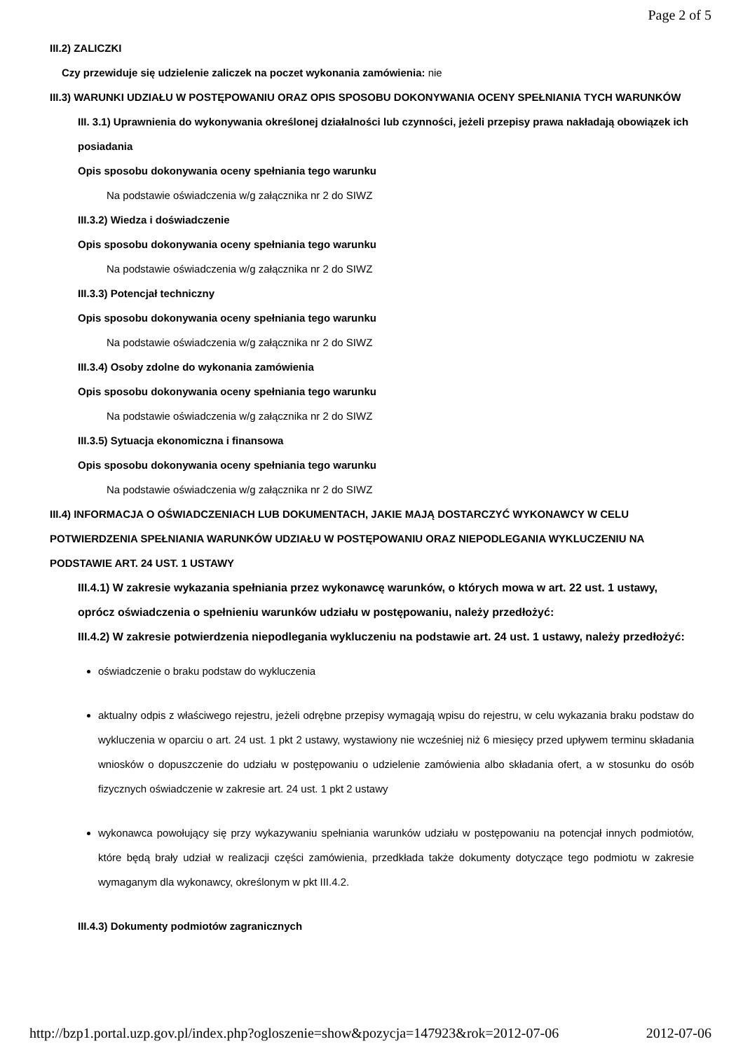Page 2 of 5
III.2) ZALICZKI
Czy przewiduje się udzielenie zaliczek na poczet wykonania zamówienia: nie
III.3) WARUNKI UDZIAŁU W POSTĘPOWANIU ORAZ OPIS SPOSOBU DOKONYWANIA OCENY SPEŁNIANIA TYCH WARUNKÓW
III. 3.1) Uprawnienia do wykonywania określonej działalności lub czynności, jeżeli przepisy prawa nakładają obowiązek ich posiadania
Opis sposobu dokonywania oceny spełniania tego warunku
Na podstawie oświadczenia w/g załącznika nr 2 do SIWZ
III.3.2) Wiedza i doświadczenie
Opis sposobu dokonywania oceny spełniania tego warunku
Na podstawie oświadczenia w/g załącznika nr 2 do SIWZ
III.3.3) Potencjał techniczny
Opis sposobu dokonywania oceny spełniania tego warunku
Na podstawie oświadczenia w/g załącznika nr 2 do SIWZ
III.3.4) Osoby zdolne do wykonania zamówienia
Opis sposobu dokonywania oceny spełniania tego warunku
Na podstawie oświadczenia w/g załącznika nr 2 do SIWZ
III.3.5) Sytuacja ekonomiczna i finansowa
Opis sposobu dokonywania oceny spełniania tego warunku
Na podstawie oświadczenia w/g załącznika nr 2 do SIWZ
III.4) INFORMACJA O OŚWIADCZENIACH LUB DOKUMENTACH, JAKIE MAJĄ DOSTARCZYĆ WYKONAWCY W CELU POTWIERDZENIA SPEŁNIANIA WARUNKÓW UDZIAŁU W POSTĘPOWANIU ORAZ NIEPODLEGANIA WYKLUCZENIU NA PODSTAWIE ART. 24 UST. 1 USTAWY
III.4.1) W zakresie wykazania spełniania przez wykonawcę warunków, o których mowa w art. 22 ust. 1 ustawy, oprócz oświadczenia o spełnieniu warunków udziału w postępowaniu, należy przedłożyć:
III.4.2) W zakresie potwierdzenia niepodlegania wykluczeniu na podstawie art. 24 ust. 1 ustawy, należy przedłożyć:
oświadczenie o braku podstaw do wykluczenia
aktualny odpis z właściwego rejestru, jeżeli odrębne przepisy wymagają wpisu do rejestru, w celu wykazania braku podstaw do wykluczenia w oparciu o art. 24 ust. 1 pkt 2 ustawy, wystawiony nie wcześniej niż 6 miesięcy przed upływem terminu składania wniosków o dopuszczenie do udziału w postępowaniu o udzielenie zamówienia albo składania ofert, a w stosunku do osób fizycznych oświadczenie w zakresie art. 24 ust. 1 pkt 2 ustawy
wykonawca powołujący się przy wykazywaniu spełniania warunków udziału w postępowaniu na potencjał innych podmiotów, które będą brały udział w realizacji części zamówienia, przedkłada także dokumenty dotyczące tego podmiotu w zakresie wymaganym dla wykonawcy, określonym w pkt III.4.2.
III.4.3) Dokumenty podmiotów zagranicznych
http://bzp1.portal.uzp.gov.pl/index.php?ogloszenie=show&pozycja=147923&rok=2012-07-06 2012-07-06